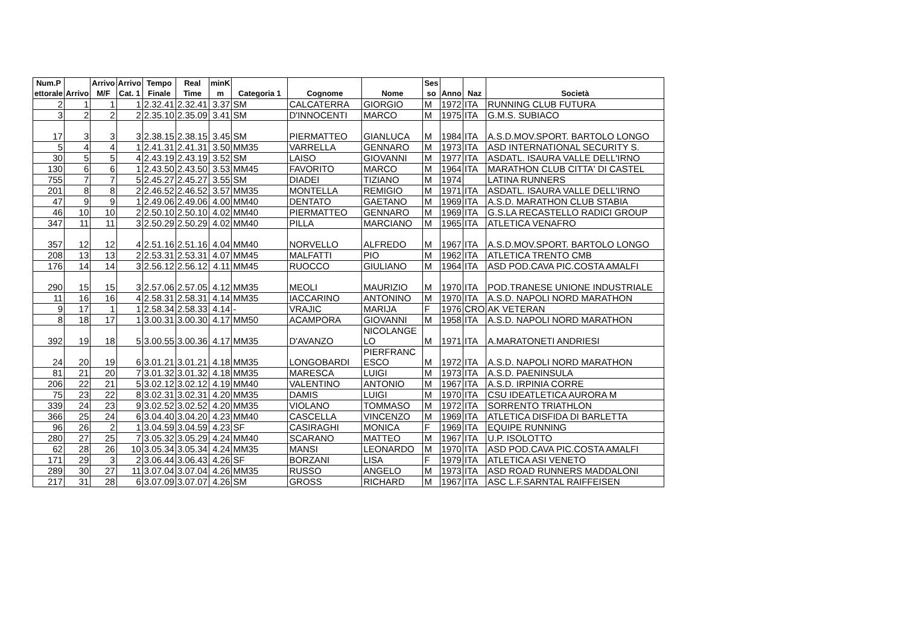| Num.P ettorale | Arrivo | Arrivo M/F | Arrivo Cat. 1 | Tempo Finale | Real Time | minK m | Categoria 1 | Cognome | Nome | Ses so | Anno | Naz | Società |
| --- | --- | --- | --- | --- | --- | --- | --- | --- | --- | --- | --- | --- | --- |
| 2 | 1 | 1 | 1 | 2.32.41 | 2.32.41 | 3.37 | SM | CALCATERRA | GIORGIO | M | 1972 | ITA | RUNNING CLUB FUTURA |
| 3 | 2 | 2 | 2 | 2.35.10 | 2.35.09 | 3.41 | SM | D'INNOCENTI | MARCO | M | 1975 | ITA | G.M.S. SUBIACO |
| 17 | 3 | 3 | 3 | 2.38.15 | 2.38.15 | 3.45 | SM | PIERMATTEO | GIANLUCA | M | 1984 | ITA | A.S.D.MOV.SPORT. BARTOLO LONGO |
| 5 | 4 | 4 | 1 | 2.41.31 | 2.41.31 | 3.50 | MM35 | VARRELLA | GENNARO | M | 1973 | ITA | ASD INTERNATIONAL SECURITY S. |
| 30 | 5 | 5 | 4 | 2.43.19 | 2.43.19 | 3.52 | SM | LAISO | GIOVANNI | M | 1977 | ITA | ASDATL. ISAURA VALLE DELL'IRNO |
| 130 | 6 | 6 | 1 | 2.43.50 | 2.43.50 | 3.53 | MM45 | FAVORITO | MARCO | M | 1964 | ITA | MARATHON CLUB CITTA' DI CASTEL |
| 755 | 7 | 7 | 5 | 2.45.27 | 2.45.27 | 3.55 | SM | DIADEI | TIZIANO | M | 1974 | | LATINA RUNNERS |
| 201 | 8 | 8 | 2 | 2.46.52 | 2.46.52 | 3.57 | MM35 | MONTELLA | REMIGIO | M | 1971 | ITA | ASDATL. ISAURA VALLE DELL'IRNO |
| 47 | 9 | 9 | 1 | 2.49.06 | 2.49.06 | 4.00 | MM40 | DENTATO | GAETANO | M | 1969 | ITA | A.S.D. MARATHON CLUB STABIA |
| 46 | 10 | 10 | 2 | 2.50.10 | 2.50.10 | 4.02 | MM40 | PIERMATTEO | GENNARO | M | 1969 | ITA | G.S.LA RECASTELLO RADICI GROUP |
| 347 | 11 | 11 | 3 | 2.50.29 | 2.50.29 | 4.02 | MM40 | PILLA | MARCIANO | M | 1965 | ITA | ATLETICA VENAFRO |
| 357 | 12 | 12 | 4 | 2.51.16 | 2.51.16 | 4.04 | MM40 | NORVELLO | ALFREDO | M | 1967 | ITA | A.S.D.MOV.SPORT. BARTOLO LONGO |
| 208 | 13 | 13 | 2 | 2.53.31 | 2.53.31 | 4.07 | MM45 | MALFATTI | PIO | M | 1962 | ITA | ATLETICA TRENTO CMB |
| 176 | 14 | 14 | 3 | 2.56.12 | 2.56.12 | 4.11 | MM45 | RUOCCO | GIULIANO | M | 1964 | ITA | ASD POD.CAVA PIC.COSTA AMALFI |
| 290 | 15 | 15 | 3 | 2.57.06 | 2.57.05 | 4.12 | MM35 | MEOLI | MAURIZIO | M | 1970 | ITA | POD.TRANESE UNIONE INDUSTRIALE |
| 11 | 16 | 16 | 4 | 2.58.31 | 2.58.31 | 4.14 | MM35 | IACCARINO | ANTONINO | M | 1970 | ITA | A.S.D. NAPOLI NORD MARATHON |
| 9 | 17 | 1 | 1 | 2.58.34 | 2.58.33 | 4.14 | - | VRAJIC | MARIJA | F | 1976 | CRO | AK VETERAN |
| 8 | 18 | 17 | 1 | 3.00.31 | 3.00.30 | 4.17 | MM50 | ACAMPORA | GIOVANNI | M | 1958 | ITA | A.S.D. NAPOLI NORD MARATHON |
| 392 | 19 | 18 | 5 | 3.00.55 | 3.00.36 | 4.17 | MM35 | D'AVANZO | NICOLANGE LO | M | 1971 | ITA | A.MARATONETI ANDRIESI |
| 24 | 20 | 19 | 6 | 3.01.21 | 3.01.21 | 4.18 | MM35 | LONGOBARDI | PIERFRANC ESCO | M | 1972 | ITA | A.S.D. NAPOLI NORD MARATHON |
| 81 | 21 | 20 | 7 | 3.01.32 | 3.01.32 | 4.18 | MM35 | MARESCA | LUIGI | M | 1973 | ITA | A.S.D. PAENINSULA |
| 206 | 22 | 21 | 5 | 3.02.12 | 3.02.12 | 4.19 | MM40 | VALENTINO | ANTONIO | M | 1967 | ITA | A.S.D. IRPINIA CORRE |
| 75 | 23 | 22 | 8 | 3.02.31 | 3.02.31 | 4.20 | MM35 | DAMIS | LUIGI | M | 1970 | ITA | CSU IDEATLETICA AURORA M |
| 339 | 24 | 23 | 9 | 3.02.52 | 3.02.52 | 4.20 | MM35 | VIOLANO | TOMMASO | M | 1972 | ITA | SORRENTO TRIATHLON |
| 366 | 25 | 24 | 6 | 3.04.40 | 3.04.20 | 4.23 | MM40 | CASCELLA | VINCENZO | M | 1969 | ITA | ATLETICA DISFIDA DI BARLETTA |
| 96 | 26 | 2 | 1 | 3.04.59 | 3.04.59 | 4.23 | SF | CASIRAGHI | MONICA | F | 1969 | ITA | EQUIPE RUNNING |
| 280 | 27 | 25 | 7 | 3.05.32 | 3.05.29 | 4.24 | MM40 | SCARANO | MATTEO | M | 1967 | ITA | U.P. ISOLOTTO |
| 62 | 28 | 26 | 10 | 3.05.34 | 3.05.34 | 4.24 | MM35 | MANSI | LEONARDO | M | 1970 | ITA | ASD POD.CAVA PIC.COSTA AMALFI |
| 171 | 29 | 3 | 2 | 3.06.44 | 3.06.43 | 4.26 | SF | BORZANI | LISA | F | 1979 | ITA | ATLETICA ASI VENETO |
| 289 | 30 | 27 | 11 | 3.07.04 | 3.07.04 | 4.26 | MM35 | RUSSO | ANGELO | M | 1973 | ITA | ASD ROAD RUNNERS MADDALONI |
| 217 | 31 | 28 | 6 | 3.07.09 | 3.07.07 | 4.26 | SM | GROSS | RICHARD | M | 1967 | ITA | ASC L.F.SARNTAL RAIFFEISEN |